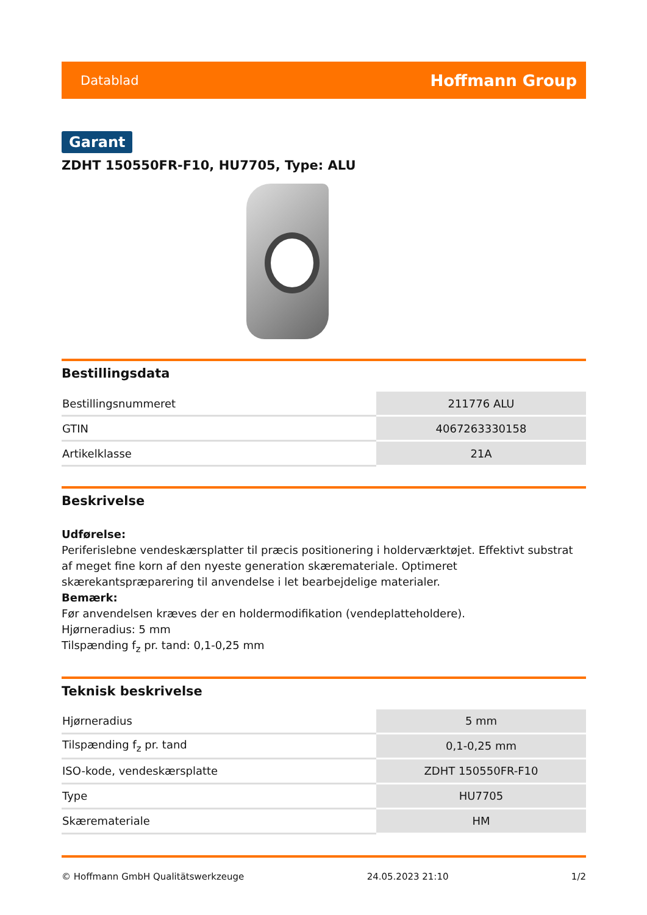Datablad Hoffmann Group
Garant
ZDHT 150550FR-F10, HU7705, Type: ALU
Bestillingsdata
| Bestillingsnummeret | 211776 ALU |
| GTIN | 4067263330158 |
| Artikelklasse | 21A |
Beskrivelse
Udførelse:
Periferislebne vendeskærsplatter til præcis positionering i holderværktøjet. Effektivt substrat af meget fine korn af den nyeste generation skæremateriale. Optimeret skærekantspræparering til anvendelse i let bearbejdelige materialer.
Bemærk:
Før anvendelsen kræves der en holdermodifikation (vendeplatteholdere).
Hjørneradius: 5 mm
Tilspænding f<sub>z</sub> pr. tand: 0,1-0,25 mm
Teknisk beskrivelse
| Hjørneradius | 5 mm |
| Tilspænding f<sub>z</sub> pr. tand | 0,1-0,25 mm |
| ISO-kode, vendeskærsplatte | ZDHT 150550FR-F10 |
| Type | HU7705 |
| Skæremateriale | HM |
© Hoffmann GmbH Qualitätswerkzeuge 24.05.2023 21:10 1/2